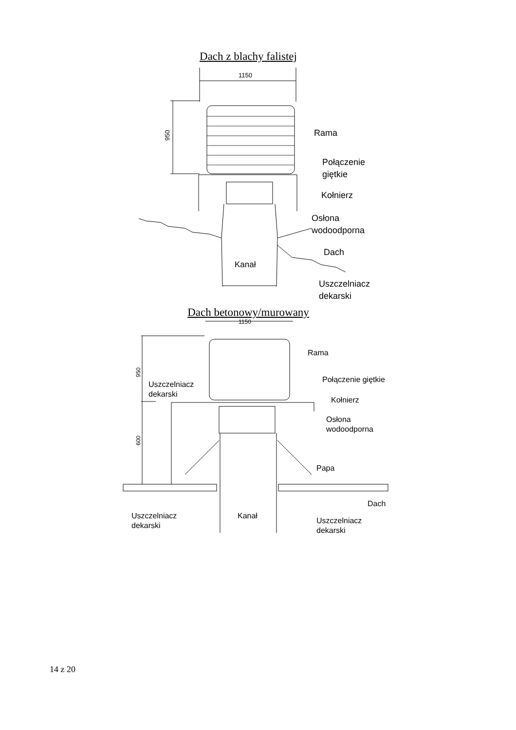Dach z blachy falistej
1150
950
Kanał
Rama
Połączenie
giętkie
Kołnierz
Osłona
wodoodporna
Dach
Uszczelniacz
dekarski
Dach betonowy/murowany
1150
950
600
Kanał
Rama
Połączenie giętkie
Kołnierz
Osłona
wodoodporna
Papa
Dach
Uszczelniacz
dekarski
Uszczelniacz
dekarski
Uszczelniacz
dekarski
14 z 20